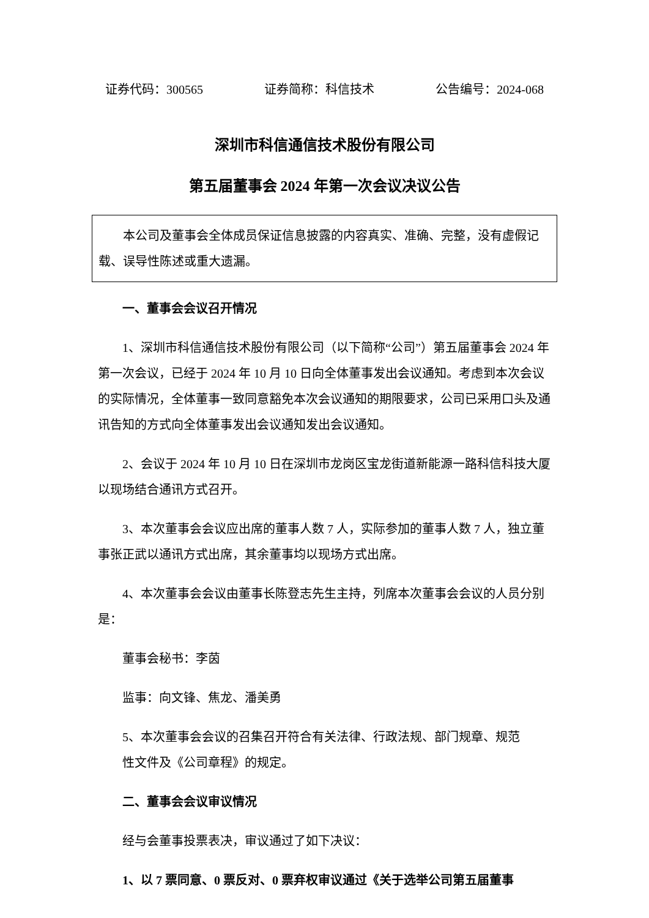证券代码：300565 证券简称：科信技术 公告编号：2024-068
深圳市科信通信技术股份有限公司
第五届董事会 2024 年第一次会议决议公告
本公司及董事会全体成员保证信息披露的内容真实、准确、完整，没有虚假记载、误导性陈述或重大遗漏。
一、董事会会议召开情况
1、深圳市科信通信技术股份有限公司（以下简称“公司”）第五届董事会 2024 年第一次会议，已经于 2024 年 10 月 10 日向全体董事发出会议通知。考虑到本次会议的实际情况，全体董事一致同意豁免本次会议通知的期限要求，公司已采用口头及通讯告知的方式向全体董事发出会议通知发出会议通知。
2、会议于 2024 年 10 月 10 日在深圳市龙岗区宝龙街道新能源一路科信科技大厦以现场结合通讯方式召开。
3、本次董事会会议应出席的董事人数 7 人，实际参加的董事人数 7 人，独立董事张正武以通讯方式出席，其余董事均以现场方式出席。
4、本次董事会会议由董事长陈登志先生主持，列席本次董事会会议的人员分别是：
董事会秘书：李茵
监事：向文锋、焦龙、潘美勇
5、本次董事会会议的召集召开符合有关法律、行政法规、部门规章、规范
性文件及《公司章程》的规定。
二、董事会会议审议情况
经与会董事投票表决，审议通过了如下决议：
1、以 7 票同意、0 票反对、0 票弃权审议通过《关于选举公司第五届董事